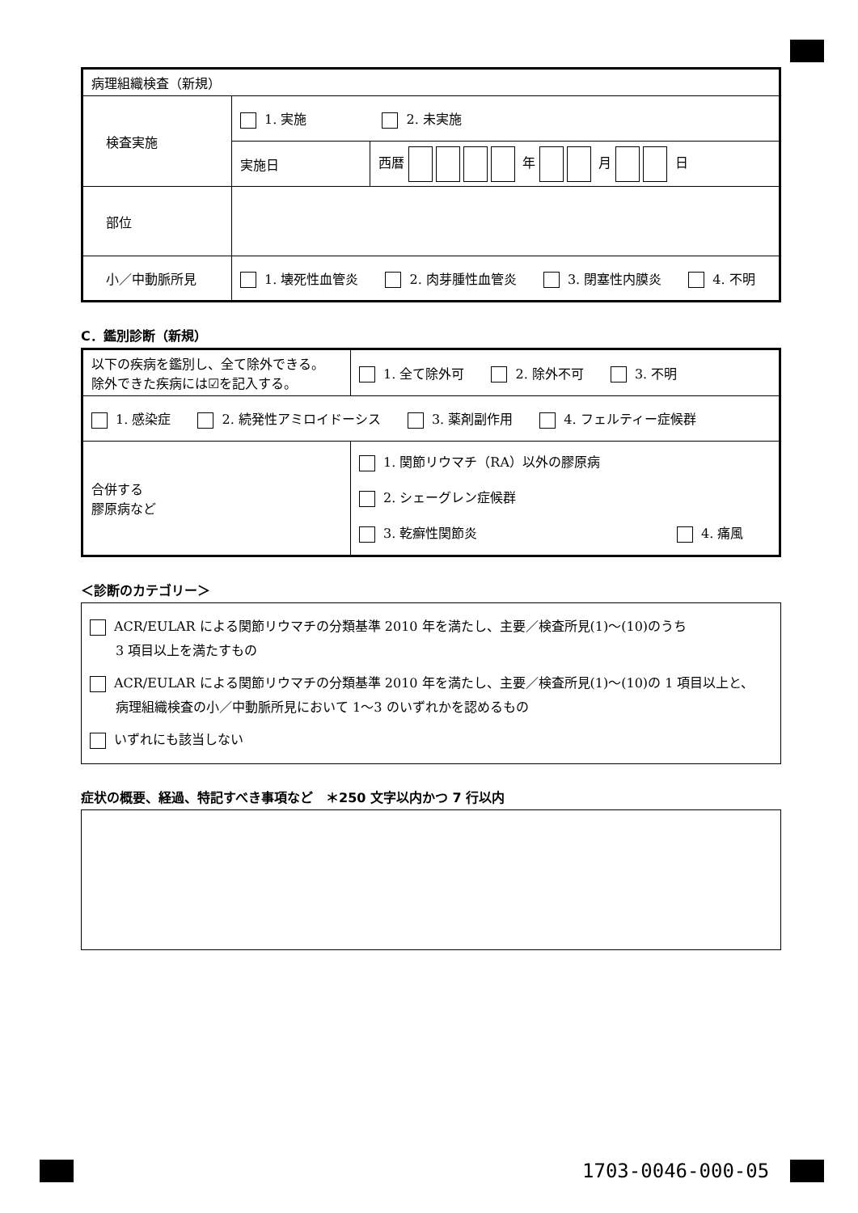| 病理組織検査（新規） | | |
| 検査実施 | 1. 実施 2. 未実施 | |
| | 実施日 | 西暦 年 月 日 |
| 部位 | | |
| 小／中動脈所見 | 1. 壊死性血管炎 2. 肉芽腫性血管炎 3. 閉塞性内膜炎 4. 不明 | |
C．鑑別診断（新規）
| 以下の疾病を鑑別し、全て除外できる。 除外できた疾病には☑を記入する。 | 1. 全て除外可 2. 除外不可 3. 不明 |
| 1. 感染症 2. 続発性アミロイドーシス 3. 薬剤副作用 4. フェルティー症候群 | |
| 合併する 膠原病など | 1. 関節リウマチ（RA）以外の膠原病 2. シェーグレン症候群 3. 乾癬性関節炎 4. 痛風 |
＜診断のカテゴリー＞
ACR/EULAR による関節リウマチの分類基準 2010 年を満たし、主要／検査所見(1)～(10)のうち
3 項目以上を満たすもの
ACR/EULAR による関節リウマチの分類基準 2010 年を満たし、主要／検査所見(1)～(10)の 1 項目以上と、
病理組織検査の小／中動脈所見において 1～3 のいずれかを認めるもの
いずれにも該当しない
症状の概要、経過、特記すべき事項など　＊250 文字以内かつ 7 行以内
1703-0046-000-05